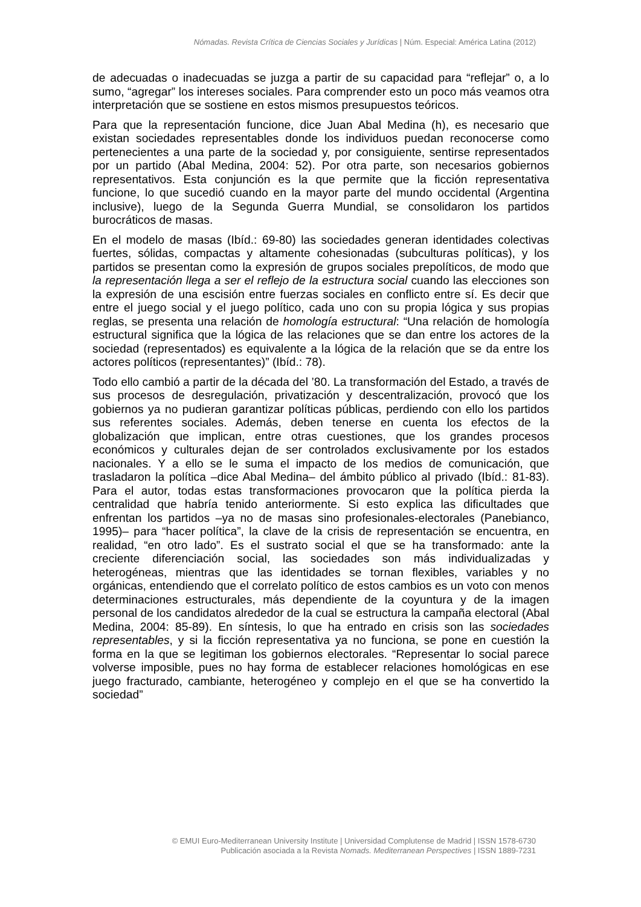Nómadas. Revista Crítica de Ciencias Sociales y Jurídicas | Núm. Especial: América Latina (2012)
de adecuadas o inadecuadas se juzga a partir de su capacidad para “reflejar” o, a lo sumo, “agregar” los intereses sociales. Para comprender esto un poco más veamos otra interpretación que se sostiene en estos mismos presupuestos teóricos.
Para que la representación funcione, dice Juan Abal Medina (h), es necesario que existan sociedades representables donde los individuos puedan reconocerse como pertenecientes a una parte de la sociedad y, por consiguiente, sentirse representados por un partido (Abal Medina, 2004: 52). Por otra parte, son necesarios gobiernos representativos. Esta conjunción es la que permite que la ficción representativa funcione, lo que sucedió cuando en la mayor parte del mundo occidental (Argentina inclusive), luego de la Segunda Guerra Mundial, se consolidaron los partidos burocráticos de masas.
En el modelo de masas (Ibíd.: 69-80) las sociedades generan identidades colectivas fuertes, sólidas, compactas y altamente cohesionadas (subculturas políticas), y los partidos se presentan como la expresión de grupos sociales prepolíticos, de modo que la representación llega a ser el reflejo de la estructura social cuando las elecciones son la expresión de una escisión entre fuerzas sociales en conflicto entre sí. Es decir que entre el juego social y el juego político, cada uno con su propia lógica y sus propias reglas, se presenta una relación de homología estructural: “Una relación de homología estructural significa que la lógica de las relaciones que se dan entre los actores de la sociedad (representados) es equivalente a la lógica de la relación que se da entre los actores políticos (representantes)” (Ibíd.: 78).
Todo ello cambió a partir de la década del ’80. La transformación del Estado, a través de sus procesos de desregulación, privatización y descentralización, provocó que los gobiernos ya no pudieran garantizar políticas públicas, perdiendo con ello los partidos sus referentes sociales. Además, deben tenerse en cuenta los efectos de la globalización que implican, entre otras cuestiones, que los grandes procesos económicos y culturales dejan de ser controlados exclusivamente por los estados nacionales. Y a ello se le suma el impacto de los medios de comunicación, que trasladaron la política –dice Abal Medina– del ámbito público al privado (Ibíd.: 81-83). Para el autor, todas estas transformaciones provocaron que la política pierda la centralidad que habría tenido anteriormente. Si esto explica las dificultades que enfrentan los partidos –ya no de masas sino profesionales-electorales (Panebianco, 1995)– para “hacer política”, la clave de la crisis de representación se encuentra, en realidad, “en otro lado”. Es el sustrato social el que se ha transformado: ante la creciente diferenciación social, las sociedades son más individualizadas y heterogéneas, mientras que las identidades se tornan flexibles, variables y no orgánicas, entendiendo que el correlato político de estos cambios es un voto con menos determinaciones estructurales, más dependiente de la coyuntura y de la imagen personal de los candidatos alrededor de la cual se estructura la campaña electoral (Abal Medina, 2004: 85-89). En síntesis, lo que ha entrado en crisis son las sociedades representables, y si la ficción representativa ya no funciona, se pone en cuestión la forma en la que se legitiman los gobiernos electorales. “Representar lo social parece volverse imposible, pues no hay forma de establecer relaciones homológicas en ese juego fracturado, cambiante, heterogéneo y complejo en el que se ha convertido la sociedad”
© EMUI Euro-Mediterranean University Institute | Universidad Complutense de Madrid | ISSN 1578-6730
Publicación asociada a la Revista Nomads. Mediterranean Perspectives | ISSN 1889-7231